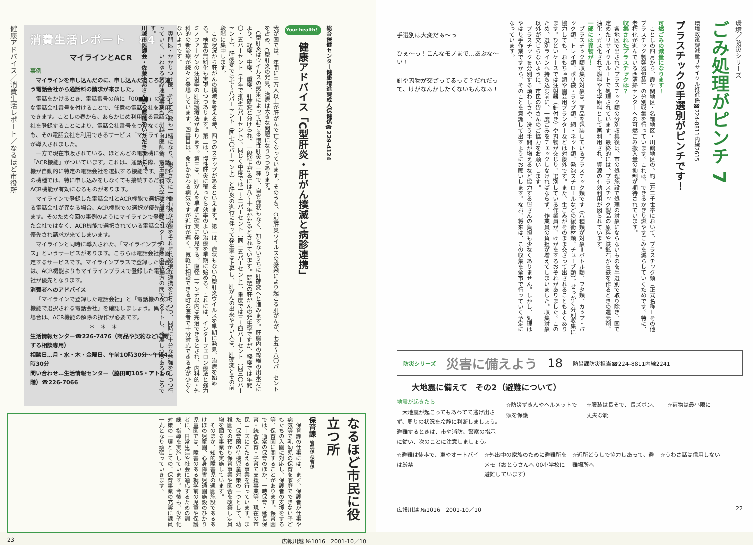健康アドバイス／消費生活レポート／なるほど市役所
消費生活レポート　84
マイラインとACR
事例
　マイラインを申し込んだのに、申し込んだところと違う電話会社から通話料の請求が来ました。
電話をかけるとき、電話番号の前に「00■■」のような電話会社番号を付けることで、任意の電話会社を利用できます。ことしの春から、あらかじめ利用する電話会社を登録することにより、電話会社番号をつけなくても、その電話会社を利用できるサービス「マイライン」が導入されました。
一方で現在市販されている、ほとんどの電話機には「ACR機能」がついています。これは、通話の際、電話機が自動的に特定の電話会社を選択する機能です。一部の機種では、特に申し込みをしなくても接続するだけでACR機能が有効になるものがあります。
マイラインで登録した電話会社とACR機能で選択される電話会社が異なる場合、ACR機能での選択が優先されます。そのため今回の事例のようにマイラインで登録した会社ではなく、ACR機能で選択されている電話会社が優先され請求が来てしまいます。
マイラインと同時に導入された、「マイラインプラス」というサービスがあります。こちらは電話会社を固定するサービスです。マイラインプラスで登録した場合は、ACR機能よりもマイラインプラスで登録した電話会社が優先となります。
消費者へのアドバイス
「マイラインで登録した電話会社」と「電話機のACR機能で選択される電話会社」を確認しましょう。異なる場合は、ACR機能の解除の操作が必要です。
＊　＊　＊
生活情報センター☎226-7476（商品や契約などに関する相談専用）
相談日…月・水・木・金曜日、午前10時30分～午後4時30分
問い合わせ…生活情報センター（脇田町105・アトレ6階）☎226-7066
総合保健センター健康増進課成人保健係☎229-4124
Your health！ 健康アドバイス「C型肝炎・肝がん撲滅と病診連携」
我が国では、年間に三万人以上が肝がんで亡くなっています。そのうち、C型肝炎ウイルスの感染により起こる肝がんが、七五～八〇パーセントを占め、C型肝炎の発見、治療は大きな問題になりつつあります。
　C型肝炎はウイルスの感染によって起こる慢性肝炎の一種で、自覚症状もなく、知らないうちに肝硬変へと進みます。肝臓内の線維の出来方により、軽度、中度、重度、肝硬変と分けられ、一段階上がるには八～十年かかるとされています。問題の肝がんの発生率ですが、軽度では年間〇・五パーセント（十年で推定五パーセント）、同じく中度では一～二パーセント（同一五パーセント）、重度では三～四パーセント（同三〇パーセント）、肝硬変では七～八パーセント（同七〇パーセント）と肝炎の進行に伴って発生率は上昇し、肝がんの出来やすい人は、肝硬変とその前段階に集中します。
　この状況から肝がんの撲滅を考える時、四つのステップがあるといえます。第一は、症状もないC型肝炎ウイルスを早期に発見、治療を始める。検査の無料化も実現しつつあります。第二は、慢性肝炎に罹ったら効率のよい治療を早期に始める。これには、インターフェロン療法と強力ミノファーゲンの注射等の肝庇護療法があります。第三は、肝がんを早期に確実に発見する。直径二センチ以内は完治できるとされ、内科的・外科的の新治療が続々と登場しています。四番目は、命にかかわる病気ですが進行が遅く、気軽に相談できる町の医者で十分対応できる所が少なくないようです。
　専門医・かかりつけ医、そして行政も一緒になり、患者さんに一番有効な治療をそれぞれ密接な連携をとりつつ、同時に十分な勉強をしつつ行っていく、いわゆる病診連携事業も、川越市医師会、埼玉医科大学総合医療センターの専門の先生方の間でスタートし、発展しつつあるところです。
川越市医師会・佐藤治邦さんから原稿をいただきました。
なるほど市民に役立つ所
保育課 管理係 保育係
　保育課の仕事には、まず、保護者が仕事や病気等で乳幼児の保育を家庭でできない子どもたちの入園に対応し、保護者の支援をする等、保育園に関することがあります。保育園では、通常の保育のほか、一時保育・延長保育・統合保育・子育て支援事業等、現在の市民ニーズにこたえる事業を行っています。また、保育園の待機児童対策の一つとして、幼稚園での預かり保育事業や園舎を改築し定員増を図る事業も実施しています。
　そのほか、知的障害児の通園施設であるあけぼの児童園、心身障害児通園施設のひかり児童園では、障害のある就学前の児童や保護者に、日常生活や社会に適応するための訓練、指導を実施しています。今後も、少子化対策の一環としての、保育事業の充実に課員一丸となり頑張っていきます。
23 広報川越 №1016　2001-10／10
環境／防災シリーズ
ごみ処理がピンチ 7
環境政策課減量リサイクル推進係☎224-8811内線2615
プラスチックの手選別がピンチです！
可燃ごみの減量になります！
　ことしの四月から、霞ケ関地区・名細地区・川鶴地区の、約二万二千世帯において、プラスチック類（正式名称＝その他プラスチック製容器包装）の分別収集を行っています。これは、できるかぎり燃やすごみを減らしていくためです。特に、老朽化が進んでいる西清掃センターへの可燃ごみ搬入量の抑制が期待されています。
収集されたプラスチックは？
　各地区で出されたプラスチック類の分別収集後は、市の処理施設で処理の対象にならないものを手選別で取り除き、国で定めたリサイクルルートで処理されています。最終的には、プラスチック製品の原料や鉄鉱石から鉄を作るときの還元剤、油化・ガス化されて燃料や化学原料として再利用され、資源の有効利用が図られています。
一部には異物が！
　プラスチック類収集の対象は、商品を包装しているプラスチック類です（八種類が対象＝ボトル類、フタ類、カップ・パック類、トレイ類、ポリ袋・ラップ類、網・ネット類、発泡スチロールなどの緩衝材類、チューブ類）。せっかく分別収集に協力しても、おもちゃ類や園芸用プランターなどは対象外です。また、生ごみがそのまま交ざって出されることもよくあります。ひどいケースでは注射器（針付き）や刃物が交じり、選別している作業員が、けがをするおそれがありました。このため、選別ラインへ持ち込む前に、一度ごみをチェックしなければならず、作業員の負担が増えてしまいました。収集対象以外が交じらないように、市民の皆さんのご協力をお願いします。
　プラスチックを分別する煩わしさや、洗う手間が増えるなど協力する皆さんの負担も少なくありません。しかし、処理はやはり手作業ですから、そのことを意識して出すようにお願いします。なお、将来は、この収集を全市で行っていく予定になっています。
手選別は大変だぁ～っ
ひぇ～っ！こんなモノまで…あぶな～い！
針や刃物が交ざってるって？だれだって、けがなんかしたくないもんなぁ！
防災シリーズ 災害に備えよう 18 防災課防災担当☎224-8811内線2241
大地震に備えて　その2（避難について）
地震が起きたら
　大地震が起こってもあわてて逃げ出さず、周りの状況を冷静に判断しましょう。避難するときは、市や消防、警察の指示に従い、次のことに注意しましょう。
☆防災ずきんやヘルメットで頭を保護 ☆服装は長そで、長ズボン、丈夫な靴 ☆荷物は最小限に
☆避難は徒歩で、車やオートバイは厳禁 ☆外出中の家族のために避難所をメモ（おとうさんへ 00小学校に避難しています） ☆近所どうしで協力しあって、避難場所へ ☆うわさ話は信用しない
広報川越 №1016　2001-10／10 22